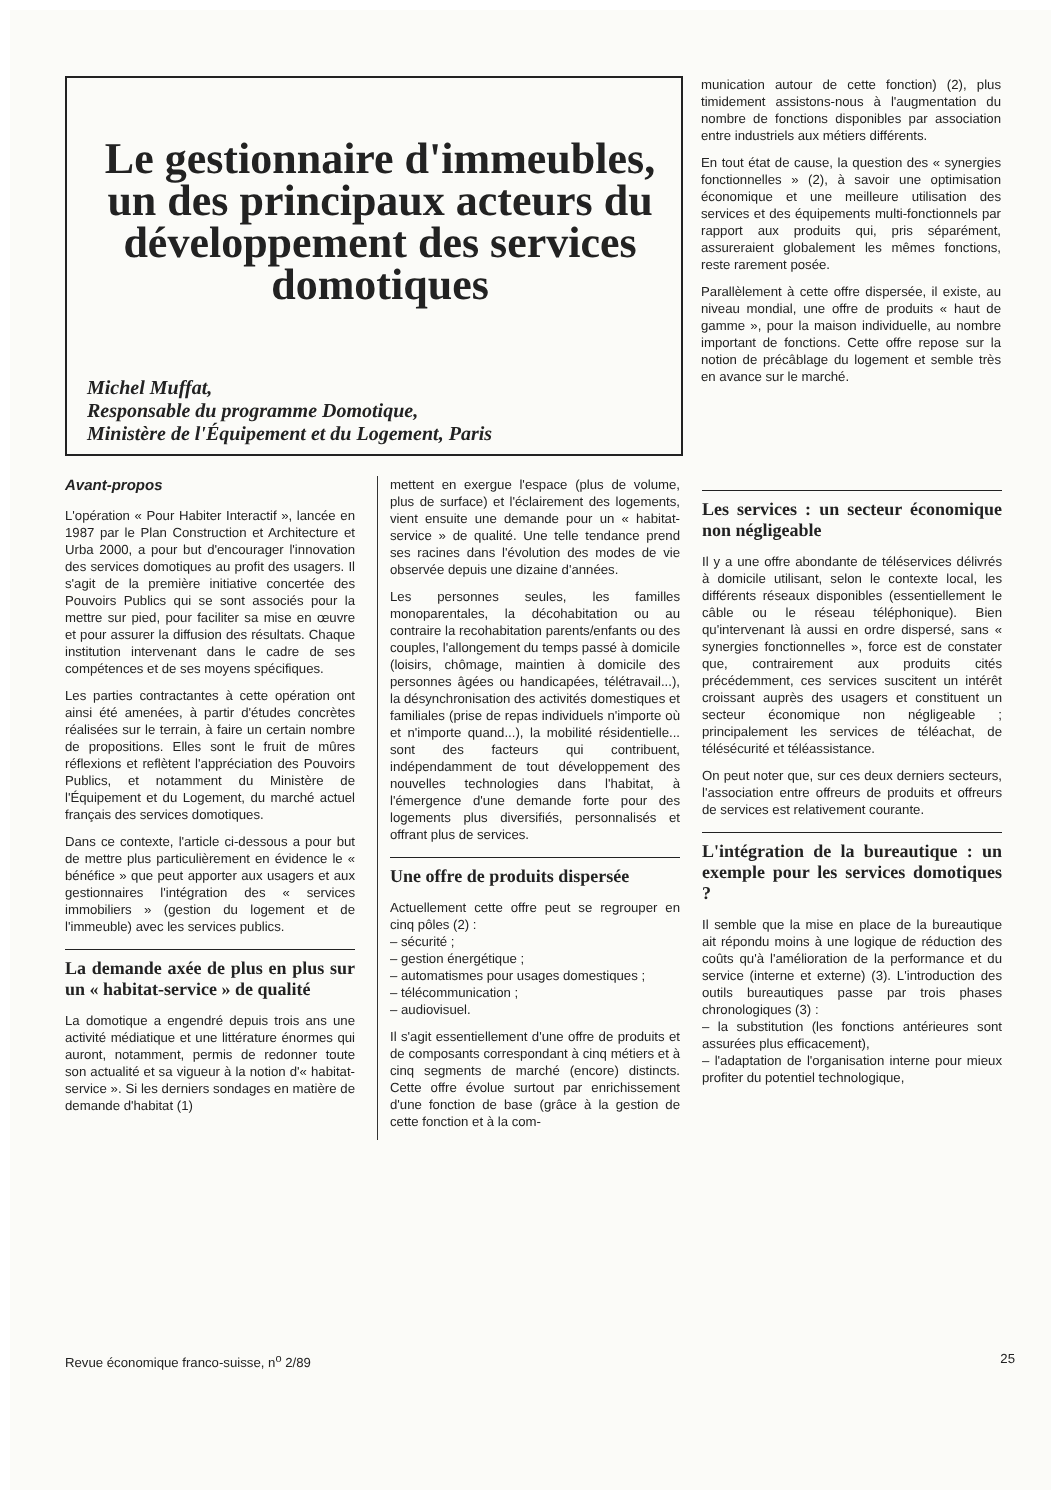Le gestionnaire d'immeubles, un des principaux acteurs du développement des services domotiques
Michel Muffat,
Responsable du programme Domotique,
Ministère de l'Équipement et du Logement, Paris
munication autour de cette fonction) (2), plus timidement assistons-nous à l'augmentation du nombre de fonctions disponibles par association entre industriels aux métiers différents.
En tout état de cause, la question des « synergies fonctionnelles » (2), à savoir une optimisation économique et une meilleure utilisation des services et des équipements multi-fonctionnels par rapport aux produits qui, pris séparément, assureraient globalement les mêmes fonctions, reste rarement posée.
Parallèlement à cette offre dispersée, il existe, au niveau mondial, une offre de produits « haut de gamme », pour la maison individuelle, au nombre important de fonctions. Cette offre repose sur la notion de précâblage du logement et semble très en avance sur le marché.
Avant-propos
L'opération « Pour Habiter Interactif », lancée en 1987 par le Plan Construction et Architecture et Urba 2000, a pour but d'encourager l'innovation des services domotiques au profit des usagers. Il s'agit de la première initiative concertée des Pouvoirs Publics qui se sont associés pour la mettre sur pied, pour faciliter sa mise en œuvre et pour assurer la diffusion des résultats. Chaque institution intervenant dans le cadre de ses compétences et de ses moyens spécifiques.
Les parties contractantes à cette opération ont ainsi été amenées, à partir d'études concrètes réalisées sur le terrain, à faire un certain nombre de propositions. Elles sont le fruit de mûres réflexions et reflètent l'appréciation des Pouvoirs Publics, et notamment du Ministère de l'Équipement et du Logement, du marché actuel français des services domotiques.
Dans ce contexte, l'article ci-dessous a pour but de mettre plus particulièrement en évidence le « bénéfice » que peut apporter aux usagers et aux gestionnaires l'intégration des « services immobiliers » (gestion du logement et de l'immeuble) avec les services publics.
La demande axée de plus en plus sur un « habitat-service » de qualité
La domotique a engendré depuis trois ans une activité médiatique et une littérature énormes qui auront, notamment, permis de redonner toute son actualité et sa vigueur à la notion d'« habitat-service ». Si les derniers sondages en matière de demande d'habitat (1)
mettent en exergue l'espace (plus de volume, plus de surface) et l'éclairement des logements, vient ensuite une demande pour un « habitat-service » de qualité. Une telle tendance prend ses racines dans l'évolution des modes de vie observée depuis une dizaine d'années.
Les personnes seules, les familles monoparentales, la décohabitation ou au contraire la recohabitation parents/enfants ou des couples, l'allongement du temps passé à domicile (loisirs, chômage, maintien à domicile des personnes âgées ou handicapées, télétravail...), la désynchronisation des activités domestiques et familiales (prise de repas individuels n'importe où et n'importe quand...), la mobilité résidentielle... sont des facteurs qui contribuent, indépendamment de tout développement des nouvelles technologies dans l'habitat, à l'émergence d'une demande forte pour des logements plus diversifiés, personnalisés et offrant plus de services.
Une offre de produits dispersée
Actuellement cette offre peut se regrouper en cinq pôles (2) :
– sécurité ;
– gestion énergétique ;
– automatismes pour usages domestiques ;
– télécommunication ;
– audiovisuel.
Il s'agit essentiellement d'une offre de produits et de composants correspondant à cinq métiers et à cinq segments de marché (encore) distincts. Cette offre évolue surtout par enrichissement d'une fonction de base (grâce à la gestion de cette fonction et à la com-
Les services : un secteur économique non négligeable
Il y a une offre abondante de téléservices délivrés à domicile utilisant, selon le contexte local, les différents réseaux disponibles (essentiellement le câble ou le réseau téléphonique). Bien qu'intervenant là aussi en ordre dispersé, sans « synergies fonctionnelles », force est de constater que, contrairement aux produits cités précédemment, ces services suscitent un intérêt croissant auprès des usagers et constituent un secteur économique non négligeable ; principalement les services de téléachat, de télésécurité et téléassistance.
On peut noter que, sur ces deux derniers secteurs, l'association entre offreurs de produits et offreurs de services est relativement courante.
L'intégration de la bureautique : un exemple pour les services domotiques ?
Il semble que la mise en place de la bureautique ait répondu moins à une logique de réduction des coûts qu'à l'amélioration de la performance et du service (interne et externe) (3). L'introduction des outils bureautiques passe par trois phases chronologiques (3) :
– la substitution (les fonctions antérieures sont assurées plus efficacement),
– l'adaptation de l'organisation interne pour mieux profiter du potentiel technologique,
Revue économique franco-suisse, n<sup>o</sup> 2/89 25